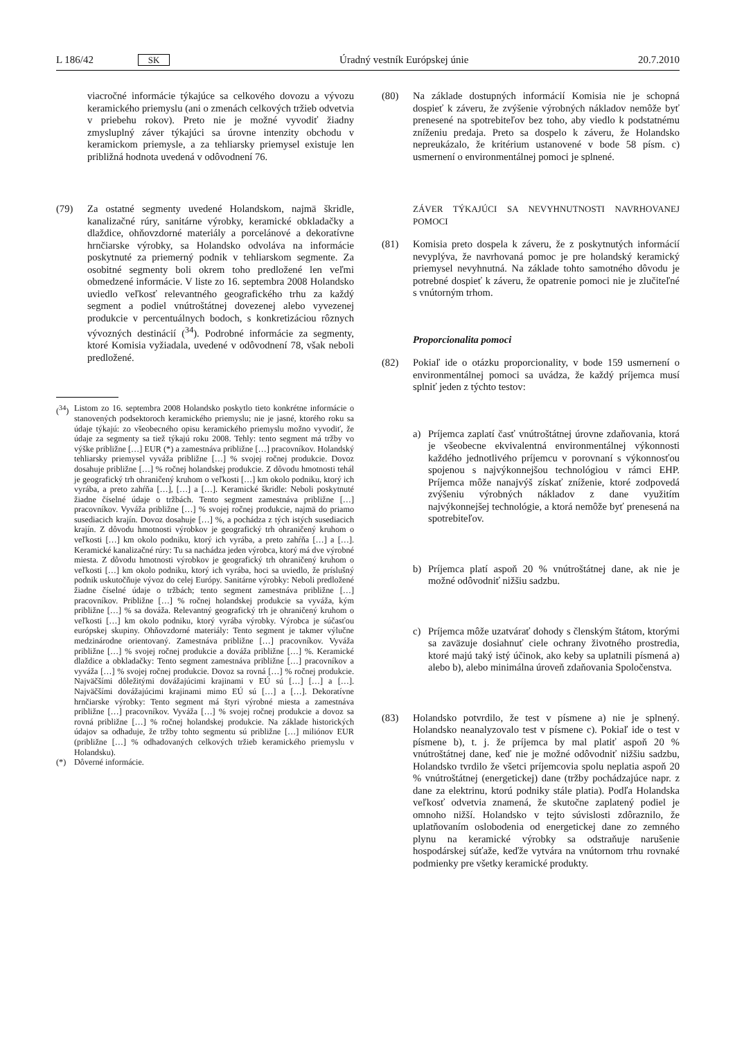L 186/42 SK Úradný vestník Európskej únie 20.7.2010
viacročné informácie týkajúce sa celkového dovozu a vývozu keramického priemyslu (ani o zmenách celkových tržieb odvetvia v priebehu rokov). Preto nie je možné vyvodiť žiadny zmysluplný záver týkajúci sa úrovne intenzity obchodu v keramickom priemysle, a za tehliarsky priemysel existuje len približná hodnota uvedená v odôvodnení 76.
(79) Za ostatné segmenty uvedené Holandskom, najmä škridle, kanalizačné rúry, sanitárne výrobky, keramické obkladačky a dlaždice, ohňovzdorné materiály a porcelánové a dekoratívne hrnčiarske výrobky, sa Holandsko odvoláva na informácie poskytnuté za priemerný podnik v tehliarskom segmente. Za osobitné segmenty boli okrem toho predložené len veľmi obmedzené informácie. V liste zo 16. septembra 2008 Holandsko uviedlo veľkosť relevantného geografického trhu za každý segment a podiel vnútroštátnej dovezenej alebo vyvezenej produkcie v percentuálnych bodoch, s konkretizáciou rôznych vývozných destinácií (<sup>34</sup>). Podrobné informácie za segmenty, ktoré Komisia vyžiadala, uvedené v odôvodnení 78, však neboli predložené.
(<sup>34</sup>)
Listom zo 16. septembra 2008 Holandsko poskytlo tieto konkrétne informácie o stanovených podsektoroch keramického priemyslu; nie je jasné, ktorého roku sa údaje týkajú: zo všeobecného opisu keramického priemyslu možno vyvodiť, že údaje za segmenty sa tiež týkajú roku 2008. Tehly: tento segment má tržby vo výške približne […] EUR (*) a zamestnáva približne […] pracovníkov. Holandský tehliarsky priemysel vyváža približne […] % svojej ročnej produkcie. Dovoz dosahuje približne […] % ročnej holandskej produkcie. Z dôvodu hmotnosti tehál je geografický trh ohraničený kruhom o veľkosti […] km okolo podniku, ktorý ich vyrába, a preto zahŕňa […], […] a […]. Keramické škridle: Neboli poskytnuté žiadne číselné údaje o tržbách. Tento segment zamestnáva približne […] pracovníkov. Vyváža približne […] % svojej ročnej produkcie, najmä do priamo susediacich krajín. Dovoz dosahuje […] %, a pochádza z tých istých susediacich krajín. Z dôvodu hmotnosti výrobkov je geografický trh ohraničený kruhom o veľkosti […] km okolo podniku, ktorý ich vyrába, a preto zahŕňa […] a […]. Keramické kanalizačné rúry: Tu sa nachádza jeden výrobca, ktorý má dve výrobné miesta. Z dôvodu hmotnosti výrobkov je geografický trh ohraničený kruhom o veľkosti […] km okolo podniku, ktorý ich vyrába, hoci sa uviedlo, že príslušný podnik uskutočňuje vývoz do celej Európy. Sanitárne výrobky: Neboli predložené žiadne číselné údaje o tržbách; tento segment zamestnáva približne […] pracovníkov. Približne […] % ročnej holandskej produkcie sa vyváža, kým približne […] % sa dováža. Relevantný geografický trh je ohraničený kruhom o veľkosti […] km okolo podniku, ktorý vyrába výrobky. Výrobca je súčasťou európskej skupiny. Ohňovzdorné materiály: Tento segment je takmer výlučne medzinárodne orientovaný. Zamestnáva približne […] pracovníkov. Vyváža približne […] % svojej ročnej produkcie a dováža približne […] %. Keramické dlaždice a obkladačky: Tento segment zamestnáva približne […] pracovníkov a vyváža […] % svojej ročnej produkcie. Dovoz sa rovná […] % ročnej produkcie. Najväčšími dôležitými dovážajúcimi krajinami v EÚ sú […] […] a […]. Najväčšími dovážajúcimi krajinami mimo EÚ sú […] a […]. Dekoratívne hrnčiarske výrobky: Tento segment má štyri výrobné miesta a zamestnáva približne […] pracovníkov. Vyváža […] % svojej ročnej produkcie a dovoz sa rovná približne […] % ročnej holandskej produkcie. Na základe historických údajov sa odhaduje, že tržby tohto segmentu sú približne […] miliónov EUR (približne […] % odhadovaných celkových tržieb keramického priemyslu v Holandsku).
(*) Dôverné informácie.
(80) Na základe dostupných informácií Komisia nie je schopná dospieť k záveru, že zvýšenie výrobných nákladov nemôže byť prenesené na spotrebiteľov bez toho, aby viedlo k podstatnému zníženiu predaja. Preto sa dospelo k záveru, že Holandsko nepreukázalo, že kritérium ustanovené v bode 58 písm. c) usmernení o environmentálnej pomoci je splnené.
ZÁVER TÝKAJÚCI SA NEVYHNUTNOSTI NAVRHOVANEJ POMOCI
(81) Komisia preto dospela k záveru, že z poskytnutých informácií nevyplýva, že navrhovaná pomoc je pre holandský keramický priemysel nevyhnutná. Na základe tohto samotného dôvodu je potrebné dospieť k záveru, že opatrenie pomoci nie je zlučiteľné s vnútorným trhom.
Proporcionalita pomoci
(82) Pokiaľ ide o otázku proporcionality, v bode 159 usmernení o environmentálnej pomoci sa uvádza, že každý príjemca musí splniť jeden z týchto testov:
a) Príjemca zaplatí časť vnútroštátnej úrovne zdaňovania, ktorá je všeobecne ekvivalentná environmentálnej výkonnosti každého jednotlivého príjemcu v porovnaní s výkonnosťou spojenou s najvýkonnejšou technológiou v rámci EHP. Príjemca môže nanajvýš získať zníženie, ktoré zodpovedá zvýšeniu výrobných nákladov z dane využitím najvýkonnejšej technológie, a ktorá nemôže byť prenesená na spotrebiteľov.
b) Príjemca platí aspoň 20 % vnútroštátnej dane, ak nie je možné odôvodniť nižšiu sadzbu.
c) Príjemca môže uzatvárať dohody s členským štátom, ktorými sa zaväzuje dosiahnuť ciele ochrany životného prostredia, ktoré majú taký istý účinok, ako keby sa uplatnili písmená a) alebo b), alebo minimálna úroveň zdaňovania Spoločenstva.
(83) Holandsko potvrdilo, že test v písmene a) nie je splnený. Holandsko neanalyzovalo test v písmene c). Pokiaľ ide o test v písmene b), t. j. že príjemca by mal platiť aspoň 20 % vnútroštátnej dane, keď nie je možné odôvodniť nižšiu sadzbu, Holandsko tvrdilo že všetci príjemcovia spolu neplatia aspoň 20 % vnútroštátnej (energetickej) dane (tržby pochádzajúce napr. z dane za elektrinu, ktorú podniky stále platia). Podľa Holandska veľkosť odvetvia znamená, že skutočne zaplatený podiel je omnoho nižší. Holandsko v tejto súvislosti zdôraznilo, že uplatňovaním oslobodenia od energetickej dane zo zemného plynu na keramické výrobky sa odstraňuje narušenie hospodárskej súťaže, keďže vytvára na vnútornom trhu rovnaké podmienky pre všetky keramické produkty.